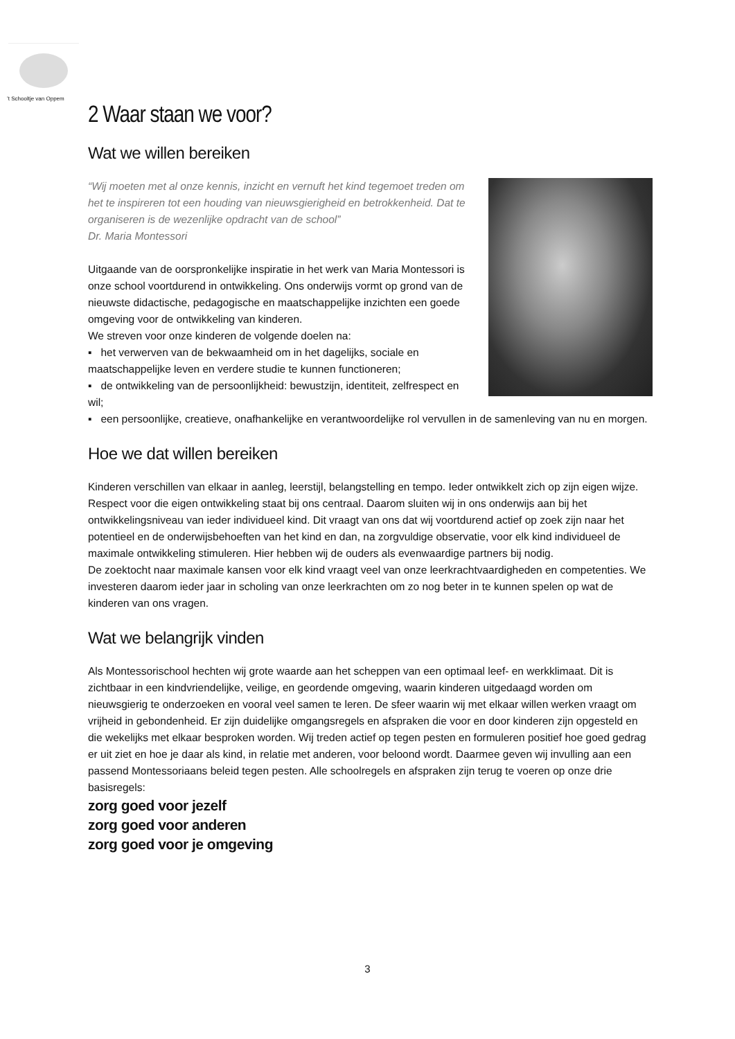’t Schooltje van Oppem
2 Waar staan we voor?
Wat we willen bereiken
“Wij moeten met al onze kennis, inzicht en vernuft het kind tegemoet treden om het te inspireren tot een houding van nieuwsgierigheid en betrokkenheid. Dat te organiseren is de wezenlijke opdracht van de school”
Dr. Maria Montessori
Uitgaande van de oorspronkelijke inspiratie in het werk van Maria Montessori is onze school voortdurend in ontwikkeling. Ons onderwijs vormt op grond van de nieuwste didactische, pedagogische en maatschappelijke inzichten een goede omgeving voor de ontwikkeling van kinderen.
We streven voor onze kinderen de volgende doelen na:
▪ het verwerven van de bekwaamheid om in het dagelijks, sociale en maatschappelijke leven en verdere studie te kunnen functioneren;
▪ de ontwikkeling van de persoonlijkheid: bewustzijn, identiteit, zelfrespect en wil;
▪ een persoonlijke, creatieve, onafhankelijke en verantwoordelijke rol vervullen in de samenleving van nu en morgen.
Hoe we dat willen bereiken
Kinderen verschillen van elkaar in aanleg, leerstijl, belangstelling en tempo. Ieder ontwikkelt zich op zijn eigen wijze. Respect voor die eigen ontwikkeling staat bij ons centraal. Daarom sluiten wij in ons onderwijs aan bij het ontwikkelingsniveau van ieder individueel kind. Dit vraagt van ons dat wij voortdurend actief op zoek zijn naar het potentieel en de onderwijsbehoeften van het kind en dan, na zorgvuldige observatie, voor elk kind individueel de maximale ontwikkeling stimuleren. Hier hebben wij de ouders als evenwaardige partners bij nodig.
De zoektocht naar maximale kansen voor elk kind vraagt veel van onze leerkrachtvaardigheden en competenties. We investeren daarom ieder jaar in scholing van onze leerkrachten om zo nog beter in te kunnen spelen op wat de kinderen van ons vragen.
Wat we belangrijk vinden
Als Montessorischool hechten wij grote waarde aan het scheppen van een optimaal leef- en werkklimaat. Dit is zichtbaar in een kindvriendelijke, veilige, en geordende omgeving, waarin kinderen uitgedaagd worden om nieuwsgierig te onderzoeken en vooral veel samen te leren. De sfeer waarin wij met elkaar willen werken vraagt om vrijheid in gebondenheid. Er zijn duidelijke omgangsregels en afspraken die voor en door kinderen zijn opgesteld en die wekelijks met elkaar besproken worden. Wij treden actief op tegen pesten en formuleren positief hoe goed gedrag er uit ziet en hoe je daar als kind, in relatie met anderen, voor beloond wordt. Daarmee geven wij invulling aan een passend Montessoriaans beleid tegen pesten. Alle schoolregels en afspraken zijn terug te voeren op onze drie basisregels:
zorg goed voor jezelf
zorg goed voor anderen
zorg goed voor je omgeving
3